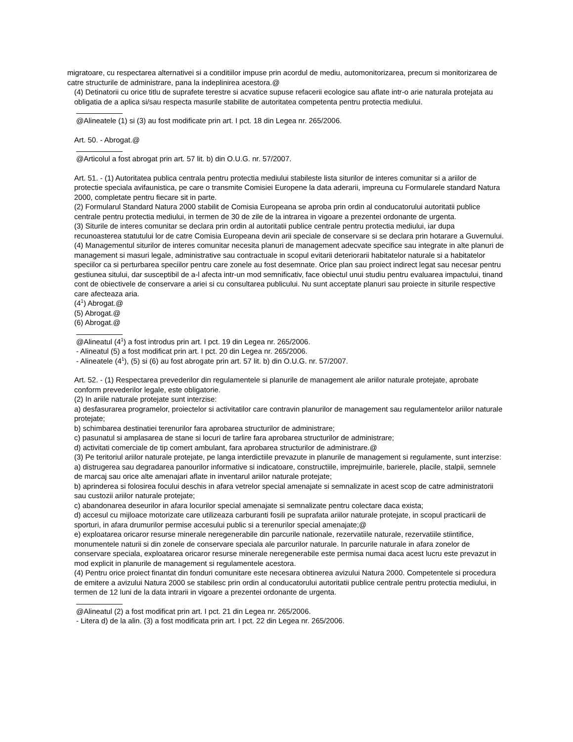migratoare, cu respectarea alternativei si a conditiilor impuse prin acordul de mediu, automonitorizarea, precum si monitorizarea de catre structurile de administrare, pana la indeplinirea acestora.@
(4) Detinatorii cu orice titlu de suprafete terestre si acvatice supuse refacerii ecologice sau aflate intr-o arie naturala protejata au obligatia de a aplica si/sau respecta masurile stabilite de autoritatea competenta pentru protectia mediului.
@Alineatele (1) si (3) au fost modificate prin art. I pct. 18 din Legea nr. 265/2006.
Art. 50. - Abrogat.@
@Articolul a fost abrogat prin art. 57 lit. b) din O.U.G. nr. 57/2007.
Art. 51. - (1) Autoritatea publica centrala pentru protectia mediului stabileste lista siturilor de interes comunitar si a ariilor de protectie speciala avifaunistica, pe care o transmite Comisiei Europene la data aderarii, impreuna cu Formularele standard Natura 2000, completate pentru fiecare sit in parte.
(2) Formularul Standard Natura 2000 stabilit de Comisia Europeana se aproba prin ordin al conducatorului autoritatii publice centrale pentru protectia mediului, in termen de 30 de zile de la intrarea in vigoare a prezentei ordonante de urgenta.
(3) Siturile de interes comunitar se declara prin ordin al autoritatii publice centrale pentru protectia mediului, iar dupa recunoasterea statutului lor de catre Comisia Europeana devin arii speciale de conservare si se declara prin hotarare a Guvernului.
(4) Managementul siturilor de interes comunitar necesita planuri de management adecvate specifice sau integrate in alte planuri de management si masuri legale, administrative sau contractuale in scopul evitarii deteriorarii habitatelor naturale si a habitatelor speciilor ca si perturbarea speciilor pentru care zonele au fost desemnate. Orice plan sau proiect indirect legat sau necesar pentru gestiunea sitului, dar susceptibil de a-l afecta intr-un mod semnificativ, face obiectul unui studiu pentru evaluarea impactului, tinand cont de obiectivele de conservare a ariei si cu consultarea publicului. Nu sunt acceptate planuri sau proiecte in siturile respective care afecteaza aria.
(4<sup>1</sup>) Abrogat.@
(5) Abrogat.@
(6) Abrogat.@
@Alineatul (4<sup>1</sup>) a fost introdus prin art. I pct. 19 din Legea nr. 265/2006.
- Alineatul (5) a fost modificat prin art. I pct. 20 din Legea nr. 265/2006.
- Alineatele (4<sup>1</sup>), (5) si (6) au fost abrogate prin art. 57 lit. b) din O.U.G. nr. 57/2007.
Art. 52. - (1) Respectarea prevederilor din regulamentele si planurile de management ale ariilor naturale protejate, aprobate conform prevederilor legale, este obligatorie.
(2) In ariile naturale protejate sunt interzise:
a) desfasurarea programelor, proiectelor si activitatilor care contravin planurilor de management sau regulamentelor ariilor naturale protejate;
b) schimbarea destinatiei terenurilor fara aprobarea structurilor de administrare;
c) pasunatul si amplasarea de stane si locuri de tarlire fara aprobarea structurilor de administrare;
d) activitati comerciale de tip comert ambulant, fara aprobarea structurilor de administrare.@
(3) Pe teritoriul ariilor naturale protejate, pe langa interdictiile prevazute in planurile de management si regulamente, sunt interzise:
a) distrugerea sau degradarea panourilor informative si indicatoare, constructiile, imprejmuirile, barierele, placile, stalpii, semnele de marcaj sau orice alte amenajari aflate in inventarul ariilor naturale protejate;
b) aprinderea si folosirea focului deschis in afara vetrelor special amenajate si semnalizate in acest scop de catre administratorii sau custozii ariilor naturale protejate;
c) abandonarea deseurilor in afara locurilor special amenajate si semnalizate pentru colectare daca exista;
d) accesul cu mijloace motorizate care utilizeaza carburanti fosili pe suprafata ariilor naturale protejate, in scopul practicarii de sporturi, in afara drumurilor permise accesului public si a terenurilor special amenajate;@
e) exploatarea oricaror resurse minerale neregenerabile din parcurile nationale, rezervatiile naturale, rezervatiile stiintifice, monumentele naturii si din zonele de conservare speciala ale parcurilor naturale. In parcurile naturale in afara zonelor de conservare speciala, exploatarea oricaror resurse minerale neregenerabile este permisa numai daca acest lucru este prevazut in mod explicit in planurile de management si regulamentele acestora.
(4) Pentru orice proiect finantat din fonduri comunitare este necesara obtinerea avizului Natura 2000. Competentele si procedura de emitere a avizului Natura 2000 se stabilesc prin ordin al conducatorului autoritatii publice centrale pentru protectia mediului, in termen de 12 luni de la data intrarii in vigoare a prezentei ordonante de urgenta.
@Alineatul (2) a fost modificat prin art. I pct. 21 din Legea nr. 265/2006.
- Litera d) de la alin. (3) a fost modificata prin art. I pct. 22 din Legea nr. 265/2006.